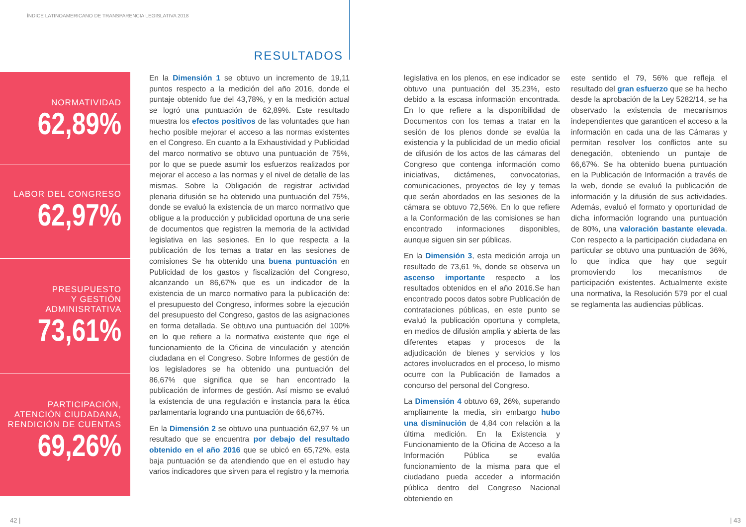ÍNDICE LATINOAMERICANO DE TRANSPARENCIA LEGISLATIVA 2018
RESULTADOS
NORMATIVIDAD
62,89%
LABOR DEL CONGRESO
62,97%
PRESUPUESTO
Y GESTIÓN
ADMINISRTATIVA
73,61%
PARTICIPACIÓN,
ATENCIÓN CIUDADANA,
RENDICIÓN DE CUENTAS
69,26%
En la Dimensión 1 se obtuvo un incremento de 19,11 puntos respecto a la medición del año 2016, donde el puntaje obtenido fue del 43,78%, y en la medición actual se logró una puntuación de 62,89%. Este resultado muestra los efectos positivos de las voluntades que han hecho posible mejorar el acceso a las normas existentes en el Congreso. En cuanto a la Exhaustividad y Publicidad del marco normativo se obtuvo una puntuación de 75%, por lo que se puede asumir los esfuerzos realizados por mejorar el acceso a las normas y el nivel de detalle de las mismas. Sobre la Obligación de registrar actividad plenaria difusión se ha obtenido una puntuación del 75%, donde se evaluó la existencia de un marco normativo que obligue a la producción y publicidad oportuna de una serie de documentos que registren la memoria de la actividad legislativa en las sesiones. En lo que respecta a la publicación de los temas a tratar en las sesiones de comisiones Se ha obtenido una buena puntuación en Publicidad de los gastos y fiscalización del Congreso, alcanzando un 86,67% que es un indicador de la existencia de un marco normativo para la publicación de: el presupuesto del Congreso, informes sobre la ejecución del presupuesto del Congreso, gastos de las asignaciones en forma detallada. Se obtuvo una puntuación del 100% en lo que refiere a la normativa existente que rige el funcionamiento de la Oficina de vinculación y atención ciudadana en el Congreso. Sobre Informes de gestión de los legisladores se ha obtenido una puntuación del 86,67% que significa que se han encontrado la publicación de informes de gestión. Así mismo se evaluó la existencia de una regulación e instancia para la ética parlamentaria logrando una puntuación de 66,67%.
En la Dimensión 2 se obtuvo una puntuación 62,97 % un resultado que se encuentra por debajo del resultado obtenido en el año 2016 que se ubicó en 65,72%, esta baja puntuación se da atendiendo que en el estudio hay varios indicadores que sirven para el registro y la memoria
legislativa en los plenos, en ese indicador se obtuvo una puntuación del 35,23%, esto debido a la escasa información encontrada. En lo que refiere a la disponibilidad de Documentos con los temas a tratar en la sesión de los plenos donde se evalúa la existencia y la publicidad de un medio oficial de difusión de los actos de las cámaras del Congreso que contenga información como iniciativas, dictámenes, convocatorias, comunicaciones, proyectos de ley y temas que serán abordados en las sesiones de la cámara se obtuvo 72,56%. En lo que refiere a la Conformación de las comisiones se han encontrado informaciones disponibles, aunque siguen sin ser públicas.
En la Dimensión 3, esta medición arroja un resultado de 73,61 %, donde se observa un ascenso importante respecto a los resultados obtenidos en el año 2016.Se han encontrado pocos datos sobre Publicación de contrataciones públicas, en este punto se evaluó la publicación oportuna y completa, en medios de difusión amplia y abierta de las diferentes etapas y procesos de la adjudicación de bienes y servicios y los actores involucrados en el proceso, lo mismo ocurre con la Publicación de llamados a concurso del personal del Congreso.
La Dimensión 4 obtuvo 69, 26%, superando ampliamente la media, sin embargo hubo una disminución de 4,84 con relación a la última medición. En la Existencia y Funcionamiento de la Oficina de Acceso a la Información Pública se evalúa funcionamiento de la misma para que el ciudadano pueda acceder a información pública dentro del Congreso Nacional obteniendo en
este sentido el 79, 56% que refleja el resultado del gran esfuerzo que se ha hecho desde la aprobación de la Ley 5282/14, se ha observado la existencia de mecanismos independientes que garanticen el acceso a la información en cada una de las Cámaras y permitan resolver los conflictos ante su denegación, obteniendo un puntaje de 66,67%. Se ha obtenido buena puntuación en la Publicación de Información a través de la web, donde se evaluó la publicación de información y la difusión de sus actividades. Además, evaluó el formato y oportunidad de dicha información logrando una puntuación de 80%, una valoración bastante elevada. Con respecto a la participación ciudadana en particular se obtuvo una puntuación de 36%, lo que indica que hay que seguir promoviendo los mecanismos de participación existentes. Actualmente existe una normativa, la Resolución 579 por el cual se reglamenta las audiencias públicas.
42 | | 43